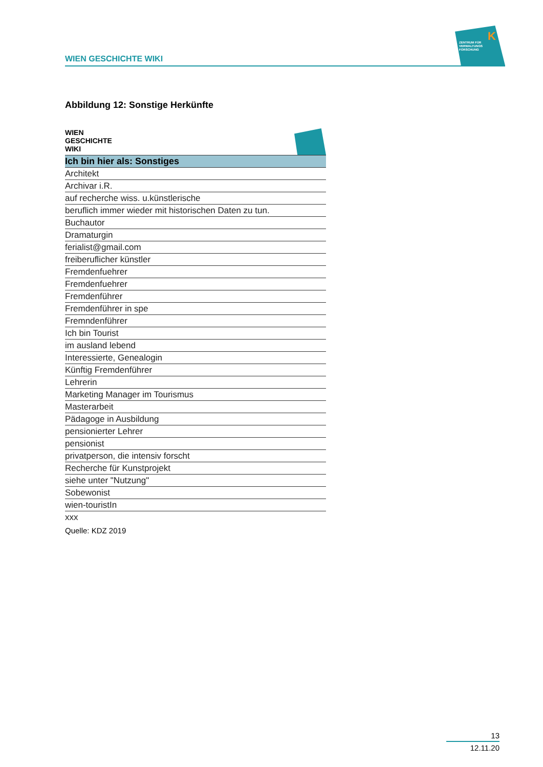WIEN GESCHICHTE WIKI
ZENTRUM FÜR
VERWALTUNGS
FORSCHUNG
K
Abbildung 12: Sonstige Herkünfte
WIEN
GESCHICHTE
WIKI
| Ich bin hier als: Sonstiges |
| --- |
| Architekt |
| Archivar i.R. |
| auf recherche wiss. u.künstlerische |
| beruflich immer wieder mit historischen Daten zu tun. |
| Buchautor |
| Dramaturgin |
| ferialist@gmail.com |
| freiberuflicher künstler |
| Fremdenfuehrer |
| Fremdenfuehrer |
| Fremdenführer |
| Fremdenführer in spe |
| Fremndenführer |
| Ich bin Tourist |
| im ausland lebend |
| Interessierte, Genealogin |
| Künftig Fremdenführer |
| Lehrerin |
| Marketing Manager im Tourismus |
| Masterarbeit |
| Pädagoge in Ausbildung |
| pensionierter Lehrer |
| pensionist |
| privatperson, die intensiv forscht |
| Recherche für Kunstprojekt |
| siehe unter "Nutzung" |
| Sobewonist |
| wien-touristIn |
| xxx |
Quelle: KDZ 2019
13
12.11.20